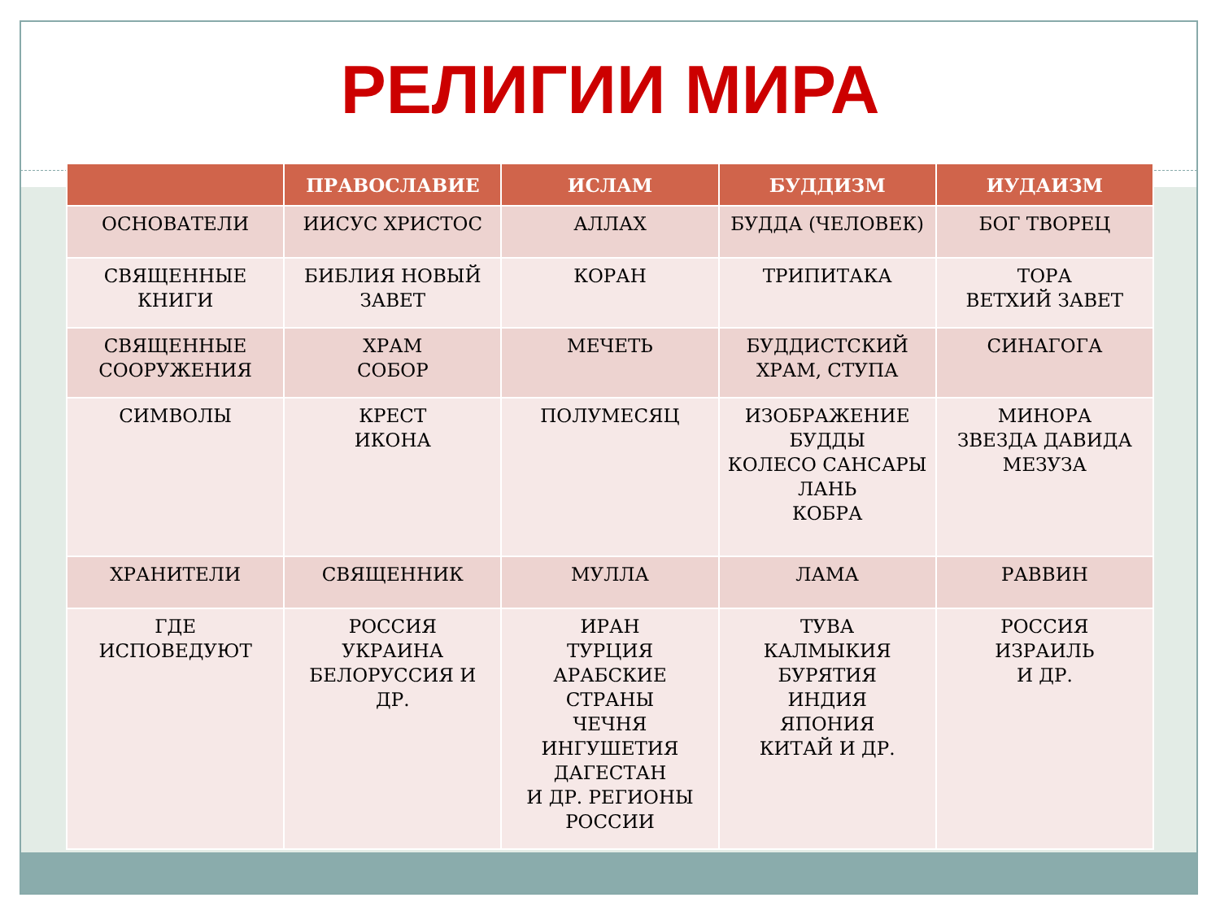РЕЛИГИИ МИРА
| | ПРАВОСЛАВИЕ | ИСЛАМ | БУДДИЗМ | ИУДАИЗМ |
| --- | --- | --- | --- | --- |
| ОСНОВАТЕЛИ | ИИСУС ХРИСТОС | АЛЛАХ | БУДДА (ЧЕЛОВЕК) | БОГ ТВОРЕЦ |
| СВЯЩЕННЫЕ КНИГИ | БИБЛИЯ НОВЫЙ ЗАВЕТ | КОРАН | ТРИПИТАКА | ТОРА ВЕТХИЙ ЗАВЕТ |
| СВЯЩЕННЫЕ СООРУЖЕНИЯ | ХРАМ СОБОР | МЕЧЕТЬ | БУДДИСТСКИЙ ХРАМ, СТУПА | СИНАГОГА |
| СИМВОЛЫ | КРЕСТ ИКОНА | ПОЛУМЕСЯЦ | ИЗОБРАЖЕНИЕ БУДДЫ КОЛЕСО САНСАРЫ ЛАНЬ КОБРА | МИНОРА ЗВЕЗДА ДАВИДА МЕЗУЗА |
| ХРАНИТЕЛИ | СВЯЩЕННИК | МУЛЛА | ЛАМА | РАВВИН |
| ГДЕ ИСПОВЕДУЮТ | РОССИЯ УКРАИНА БЕЛОРУССИЯ И ДР. | ИРАН ТУРЦИЯ АРАБСКИЕ СТРАНЫ ЧЕЧНЯ ИНГУШЕТИЯ ДАГЕСТАН И ДР. РЕГИОНЫ РОССИИ | ТУВА КАЛМЫКИЯ БУРЯТИЯ ИНДИЯ ЯПОНИЯ КИТАЙ И ДР. | РОССИЯ ИЗРАИЛЬ И ДР. |